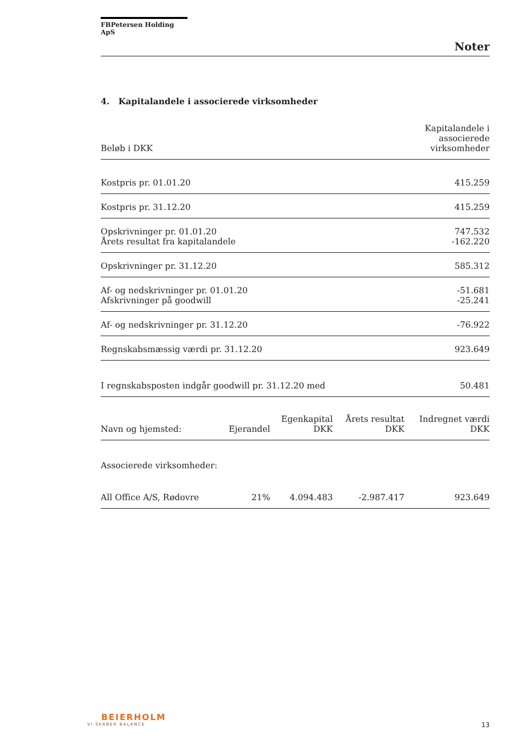FBPetersen Holding ApS
Noter
4. Kapitalandele i associerede virksomheder
| Beløb i DKK | Kapitalandele i associerede virksomheder |
| --- | --- |
| Kostpris pr. 01.01.20 | 415.259 |
| Kostpris pr. 31.12.20 | 415.259 |
| Opskrivninger pr. 01.01.20 Årets resultat fra kapitalandele | 747.532 -162.220 |
| Opskrivninger pr. 31.12.20 | 585.312 |
| Af- og nedskrivninger pr. 01.01.20 Afskrivninger på goodwill | -51.681 -25.241 |
| Af- og nedskrivninger pr. 31.12.20 | -76.922 |
| Regnskabsmæssig værdi pr. 31.12.20 | 923.649 |
| I regnskabsposten indgår goodwill pr. 31.12.20 med | 50.481 |
| Navn og hjemsted: | Ejerandel | Egenkapital DKK | Årets resultat DKK | Indregnet værdi DKK |
| --- | --- | --- | --- | --- |
| Associerede virksomheder: | | | | |
| All Office A/S, Rødovre | 21% | 4.094.483 | -2.987.417 | 923.649 |
BEIERHOLM
VI SKABER BALANCE
13